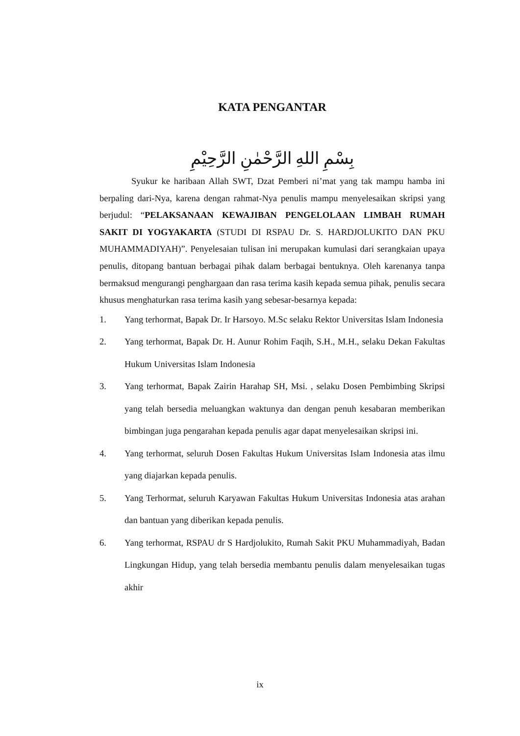KATA PENGANTAR
بِسْمِ اللهِ الرَّحْمٰنِ الرَّحِيْمِ
Syukur ke haribaan Allah SWT, Dzat Pemberi ni’mat yang tak mampu hamba ini berpaling dari-Nya, karena dengan rahmat-Nya penulis mampu menyelesaikan skripsi yang berjudul: “PELAKSANAAN KEWAJIBAN PENGELOLAAN LIMBAH RUMAH SAKIT DI YOGYAKARTA (STUDI DI RSPAU Dr. S. HARDJOLUKITO DAN PKU MUHAMMADIYAH)”. Penyelesaian tulisan ini merupakan kumulasi dari serangkaian upaya penulis, ditopang bantuan berbagai pihak dalam berbagai bentuknya. Oleh karenanya tanpa bermaksud mengurangi penghargaan dan rasa terima kasih kepada semua pihak, penulis secara khusus menghaturkan rasa terima kasih yang sebesar-besarnya kepada:
1. Yang terhormat, Bapak Dr. Ir Harsoyo. M.Sc selaku Rektor Universitas Islam Indonesia
2. Yang terhormat, Bapak Dr. H. Aunur Rohim Faqih, S.H., M.H., selaku Dekan Fakultas Hukum Universitas Islam Indonesia
3. Yang terhormat, Bapak Zairin Harahap SH, Msi. , selaku Dosen Pembimbing Skripsi yang telah bersedia meluangkan waktunya dan dengan penuh kesabaran memberikan bimbingan juga pengarahan kepada penulis agar dapat menyelesaikan skripsi ini.
4. Yang terhormat, seluruh Dosen Fakultas Hukum Universitas Islam Indonesia atas ilmu yang diajarkan kepada penulis.
5. Yang Terhormat, seluruh Karyawan Fakultas Hukum Universitas Indonesia atas arahan dan bantuan yang diberikan kepada penulis.
6. Yang terhormat, RSPAU dr S Hardjolukito, Rumah Sakit PKU Muhammadiyah, Badan Lingkungan Hidup, yang telah bersedia membantu penulis dalam menyelesaikan tugas akhir
ix